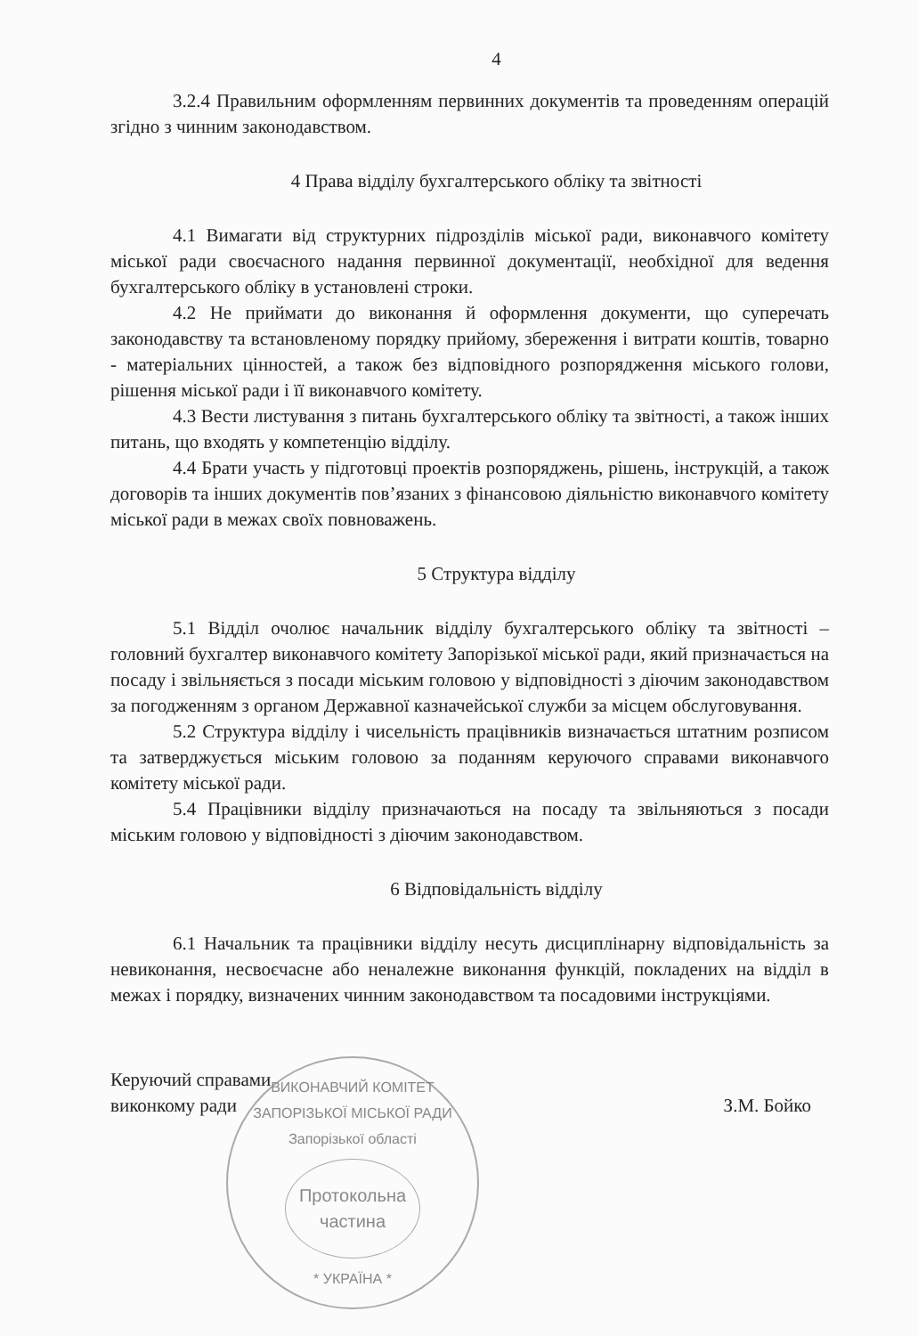4
3.2.4 Правильним оформленням первинних документів та проведенням операцій згідно з чинним законодавством.
4 Права відділу бухгалтерського обліку та звітності
4.1 Вимагати від структурних підрозділів міської ради, виконавчого комітету міської ради своєчасного надання первинної документації, необхідної для ведення бухгалтерського обліку в установлені строки.
4.2 Не приймати до виконання й оформлення документи, що суперечать законодавству та встановленому порядку прийому, збереження і витрати коштів, товарно - матеріальних цінностей, а також без відповідного розпорядження міського голови, рішення міської ради і її виконавчого комітету.
4.3 Вести листування з питань бухгалтерського обліку та звітності, а також інших питань, що входять у компетенцію відділу.
4.4 Брати участь у підготовці проектів розпоряджень, рішень, інструкцій, а також договорів та інших документів пов’язаних з фінансовою діяльністю виконавчого комітету міської ради в межах своїх повноважень.
5 Структура відділу
5.1 Відділ очолює начальник відділу бухгалтерського обліку та звітності – головний бухгалтер виконавчого комітету Запорізької міської ради, який призначається на посаду і звільняється з посади міським головою у відповідності з діючим законодавством за погодженням з органом Державної казначейської служби за місцем обслуговування.
5.2 Структура відділу і чисельність працівників визначається штатним розписом та затверджується міським головою за поданням керуючого справами виконавчого комітету міської ради.
5.4 Працівники відділу призначаються на посаду та звільняються з посади міським головою у відповідності з діючим законодавством.
6 Відповідальність відділу
6.1 Начальник та працівники відділу несуть дисциплінарну відповідальність за невиконання, несвоєчасне або неналежне виконання функцій, покладених на відділ в межах і порядку, визначених чинним законодавством та посадовими інструкціями.
Керуючий справами
виконкому ради
З.М. Бойко
ВИКОНАВЧИЙ КОМІТЕТ ЗАПОРІЗЬКОЇ МІСЬКОЇ РАДИ
Запорізької області
Протокольна
частина
* УКРАЇНА *